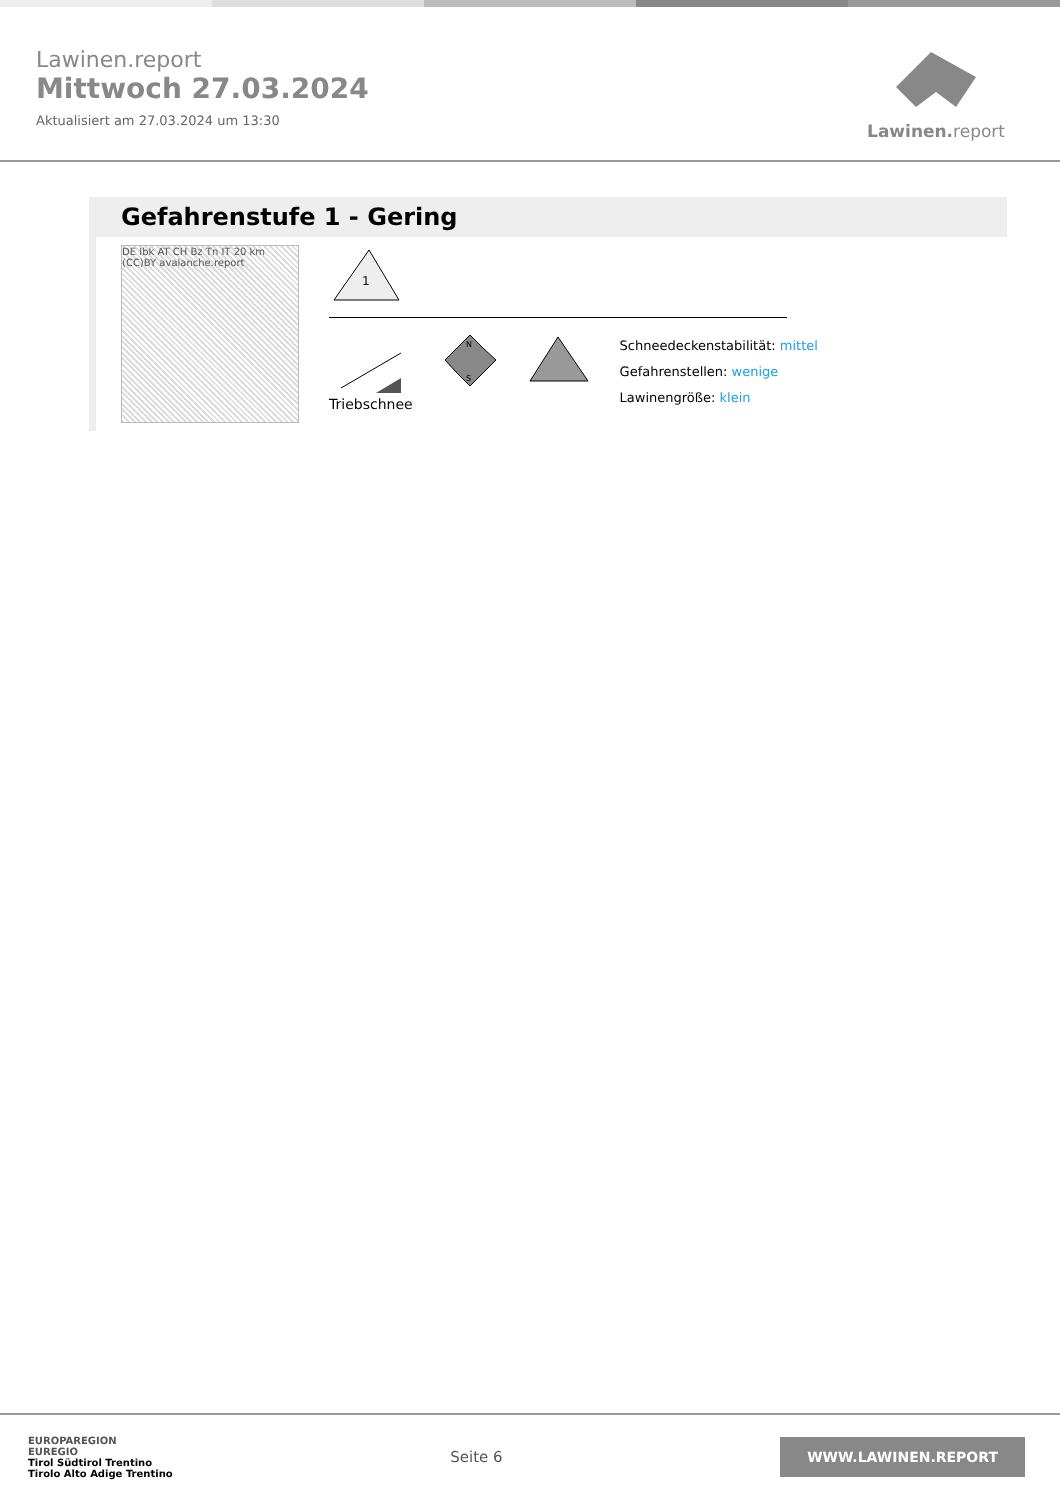Lawinen.report
Mittwoch 27.03.2024
Aktualisiert am 27.03.2024 um 13:30
Lawinen. report
Gefahrenstufe 1 - Gering
DE Ibk AT CH Bz Tn IT 20 km (CC)BY avalanche.report
1
Triebschnee
N
S
Schneedeckenstabilität: mittel
Gefahrenstellen: wenige
Lawinengröße: klein
EUROPAREGION
EUREGIO
Tirol Südtirol Trentino
Tirolo Alto Adige Trentino
Seite 6
WWW.LAWINEN.REPORT